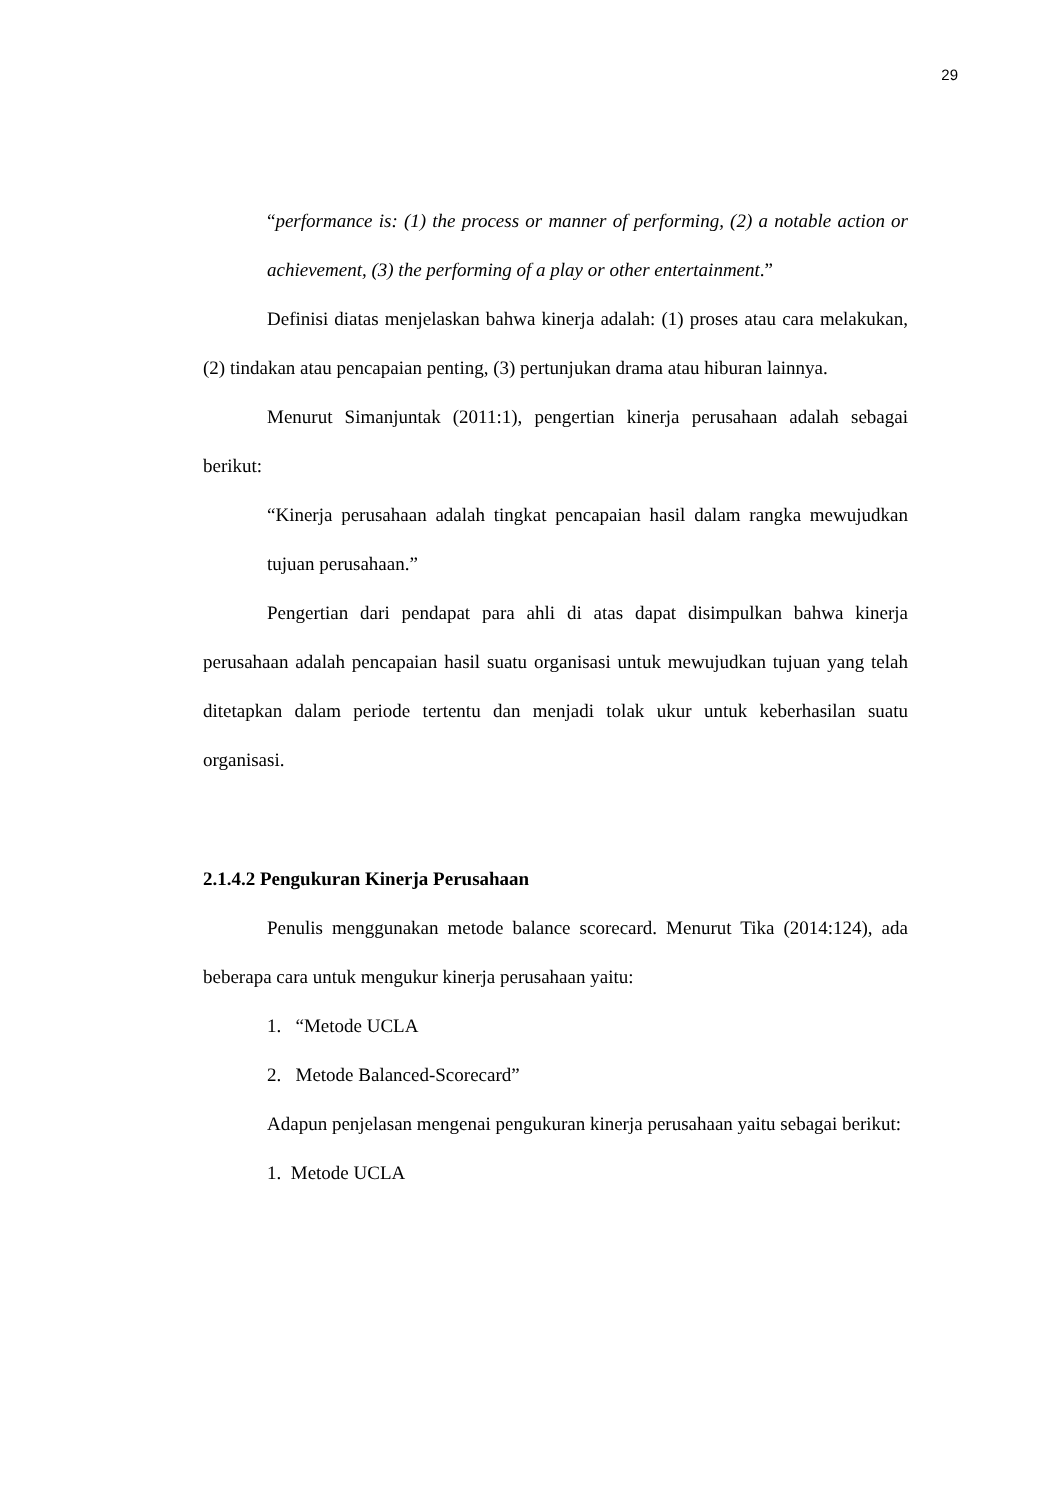29
“performance is: (1) the process or manner of performing, (2) a notable action or achievement, (3) the performing of a play or other entertainment.”
Definisi diatas menjelaskan bahwa kinerja adalah: (1) proses atau cara melakukan, (2) tindakan atau pencapaian penting, (3) pertunjukan drama atau hiburan lainnya.
Menurut Simanjuntak (2011:1), pengertian kinerja perusahaan adalah sebagai berikut:
“Kinerja perusahaan adalah tingkat pencapaian hasil dalam rangka mewujudkan tujuan perusahaan.”
Pengertian dari pendapat para ahli di atas dapat disimpulkan bahwa kinerja perusahaan adalah pencapaian hasil suatu organisasi untuk mewujudkan tujuan yang telah ditetapkan dalam periode tertentu dan menjadi tolak ukur untuk keberhasilan suatu organisasi.
2.1.4.2 Pengukuran Kinerja Perusahaan
Penulis menggunakan metode balance scorecard. Menurut Tika (2014:124), ada beberapa cara untuk mengukur kinerja perusahaan yaitu:
1. “Metode UCLA
2. Metode Balanced-Scorecard”
Adapun penjelasan mengenai pengukuran kinerja perusahaan yaitu sebagai berikut:
1. Metode UCLA